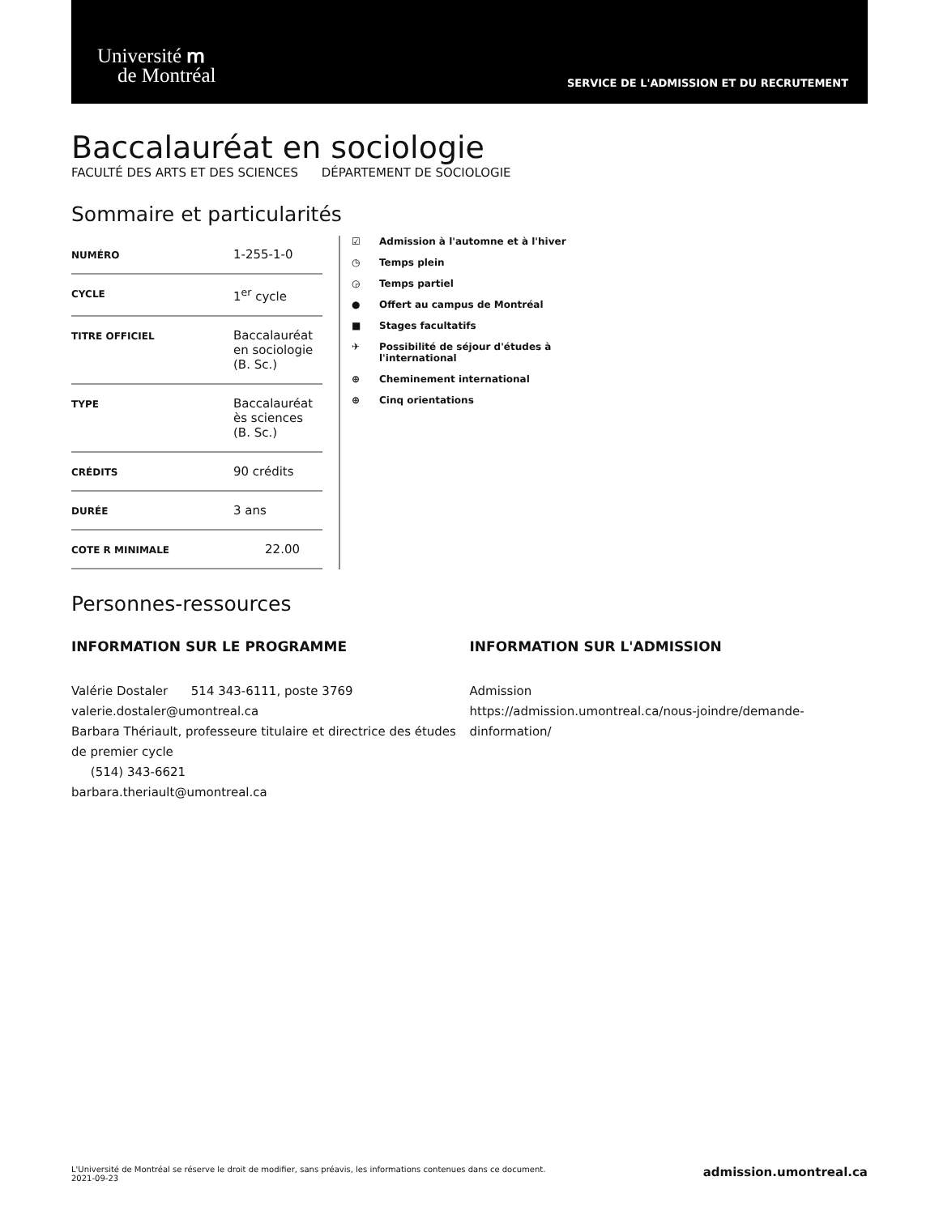Université ՠ
de Montréal
SERVICE DE L'ADMISSION ET DU RECRUTEMENT
Baccalauréat en sociologie
FACULTÉ DES ARTS ET DES SCIENCES DÉPARTEMENT DE SOCIOLOGIE
Sommaire et particularités
| NUMÉRO | 1-255-1-0 |
| CYCLE | 1<sup>er</sup> cycle |
| TITRE OFFICIEL | Baccalauréat en sociologie (B. Sc.) |
| TYPE | Baccalauréat ès sciences (B. Sc.) |
| CRÉDITS | 90 crédits |
| DURÉE | 3 ans |
| COTE R MINIMALE | 22.00 |
☑ Admission à l'automne et à l'hiver
◷ Temps plein
◶ Temps partiel
● Offert au campus de Montréal
■ Stages facultatifs
✈ Possibilité de séjour d'études à
l'international
⊕ Cheminement international
⊕ Cinq orientations
Personnes-ressources
INFORMATION SUR LE PROGRAMME
Valérie Dostaler 514 343-6111, poste 3769
valerie.dostaler@umontreal.ca
Barbara Thériault, professeure titulaire et directrice des études de premier cycle
(514) 343-6621
barbara.theriault@umontreal.ca
INFORMATION SUR L'ADMISSION
Admission
https://admission.umontreal.ca/nous-joindre/demande-dinformation/
L'Université de Montréal se réserve le droit de modifier, sans préavis, les informations contenues dans ce document.
2021-09-23
admission.umontreal.ca